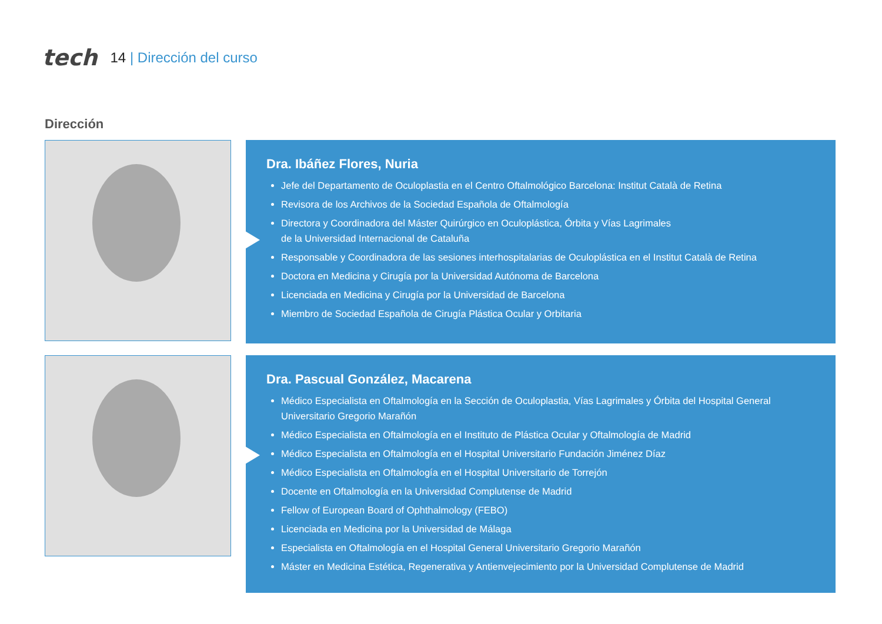tech 14 | Dirección del curso
Dirección
Dra. Ibáñez Flores, Nuria
Jefe del Departamento de Oculoplastia en el Centro Oftalmológico Barcelona: Institut Català de Retina
Revisora de los Archivos de la Sociedad Española de Oftalmología
Directora y Coordinadora del Máster Quirúrgico en Oculoplástica, Órbita y Vías Lagrimales
de la Universidad Internacional de Cataluña
Responsable y Coordinadora de las sesiones interhospitalarias de Oculoplástica en el Institut Català de Retina
Doctora en Medicina y Cirugía por la Universidad Autónoma de Barcelona
Licenciada en Medicina y Cirugía por la Universidad de Barcelona
Miembro de Sociedad Española de Cirugía Plástica Ocular y Orbitaria
Dra. Pascual González, Macarena
Médico Especialista en Oftalmología en la Sección de Oculoplastia, Vías Lagrimales y Órbita del Hospital General Universitario Gregorio Marañón
Médico Especialista en Oftalmología en el Instituto de Plástica Ocular y Oftalmología de Madrid
Médico Especialista en Oftalmología en el Hospital Universitario Fundación Jiménez Díaz
Médico Especialista en Oftalmología en el Hospital Universitario de Torrejón
Docente en Oftalmología en la Universidad Complutense de Madrid
Fellow of European Board of Ophthalmology (FEBO)
Licenciada en Medicina por la Universidad de Málaga
Especialista en Oftalmología en el Hospital General Universitario Gregorio Marañón
Máster en Medicina Estética, Regenerativa y Antienvejecimiento por la Universidad Complutense de Madrid